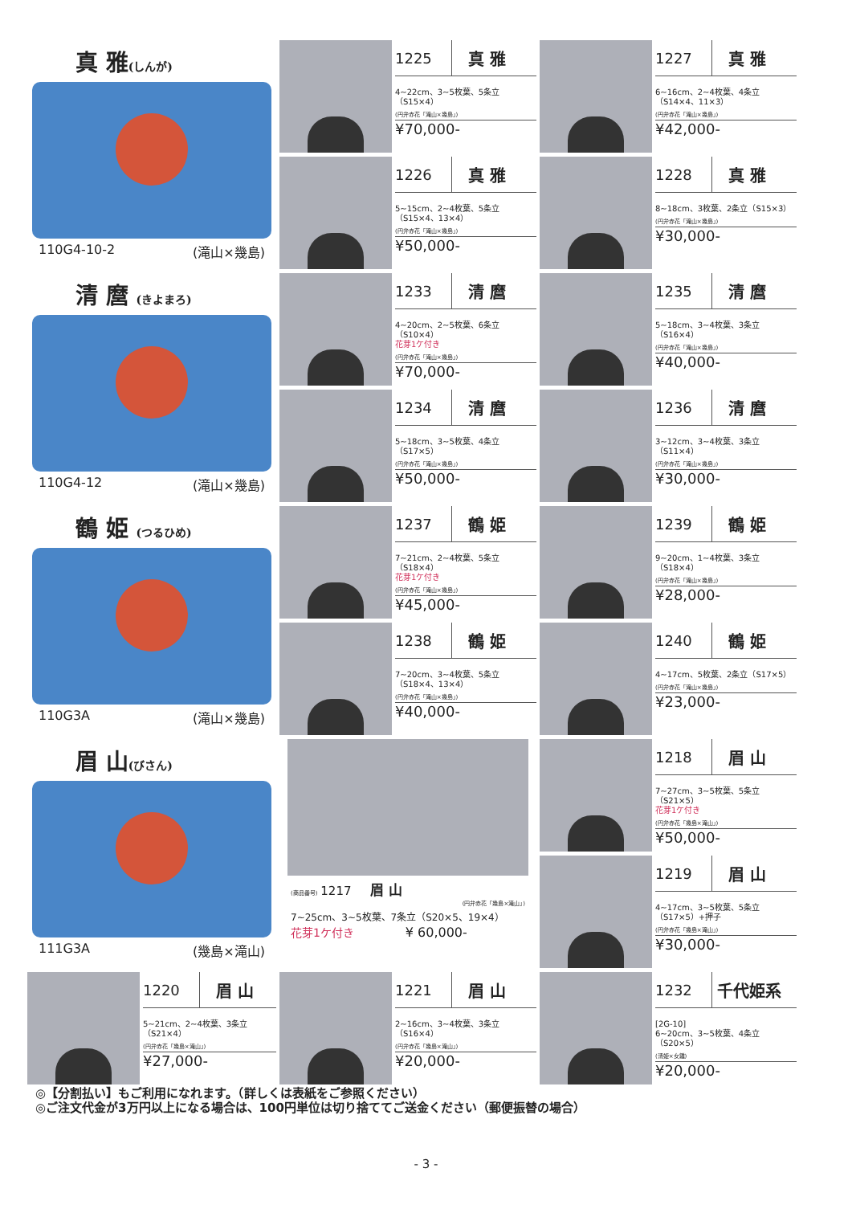真 雅(しんが)
110G4-10-2 (滝山×幾島)
1225
真 雅
4~22cm、3~5枚葉、5条立（S15×4）
(円弁赤花「滝山×幾島」)
¥70,000-
1227
真 雅
6~16cm、2~4枚葉、4条立（S14×4、11×3）
(円弁赤花「滝山×幾島」)
¥42,000-
1226
真 雅
5~15cm、2~4枚葉、5条立（S15×4、13×4）
(円弁赤花「滝山×幾島」)
¥50,000-
1228
真 雅
8~18cm、3枚葉、2条立（S15×3）
(円弁赤花「滝山×幾島」)
¥30,000-
清 麿 (きよまろ)
110G4-12 (滝山×幾島)
1233
清 麿
4~20cm、2~5枚葉、6条立（S10×4）
花芽1ケ付き
(円弁赤花「滝山×幾島」)
¥70,000-
1235
清 麿
5~18cm、3~4枚葉、3条立（S16×4）
(円弁赤花「滝山×幾島」)
¥40,000-
1234
清 麿
5~18cm、3~5枚葉、4条立（S17×5）
(円弁赤花「滝山×幾島」)
¥50,000-
1236
清 麿
3~12cm、3~4枚葉、3条立（S11×4）
(円弁赤花「滝山×幾島」)
¥30,000-
鶴 姫 (つるひめ)
110G3A (滝山×幾島)
1237
鶴 姫
7~21cm、2~4枚葉、5条立（S18×4）
花芽1ケ付き
(円弁赤花「滝山×幾島」)
¥45,000-
1239
鶴 姫
9~20cm、1~4枚葉、3条立（S18×4）
(円弁赤花「滝山×幾島」)
¥28,000-
1238
鶴 姫
7~20cm、3~4枚葉、5条立（S18×4、13×4）
(円弁赤花「滝山×幾島」)
¥40,000-
1240
鶴 姫
4~17cm、5枚葉、2条立（S17×5）
(円弁赤花「滝山×幾島」)
¥23,000-
眉 山(びさん)
111G3A (幾島×滝山)
(商品番号) 1217 眉 山
(円弁赤花「幾島×滝山」)
7~25cm、3~5枚葉、7条立（S20×5、19×4）
花芽1ケ付き ¥ 60,000-
1218
眉 山
7~27cm、3~5枚葉、5条立（S21×5）
花芽1ケ付き
(円弁赤花「幾島×滝山」)
¥50,000-
1219
眉 山
4~17cm、3~5枚葉、5条立（S17×5）+押子
(円弁赤花「幾島×滝山」)
¥30,000-
1220
眉 山
5~21cm、2~4枚葉、3条立（S21×4）
(円弁赤花「幾島×滝山」)
¥27,000-
1221
眉 山
2~16cm、3~4枚葉、3条立（S16×4）
(円弁赤花「幾島×滝山」)
¥20,000-
1232
千代姫系
[2G-10]
6~20cm、3~5枚葉、4条立（S20×5）
(清姫×女雛)
¥20,000-
◎【分割払い】もご利用になれます。（詳しくは表紙をご参照ください）
◎ご注文代金が3万円以上になる場合は、100円単位は切り捨ててご送金ください（郵便振替の場合）
- 3 -